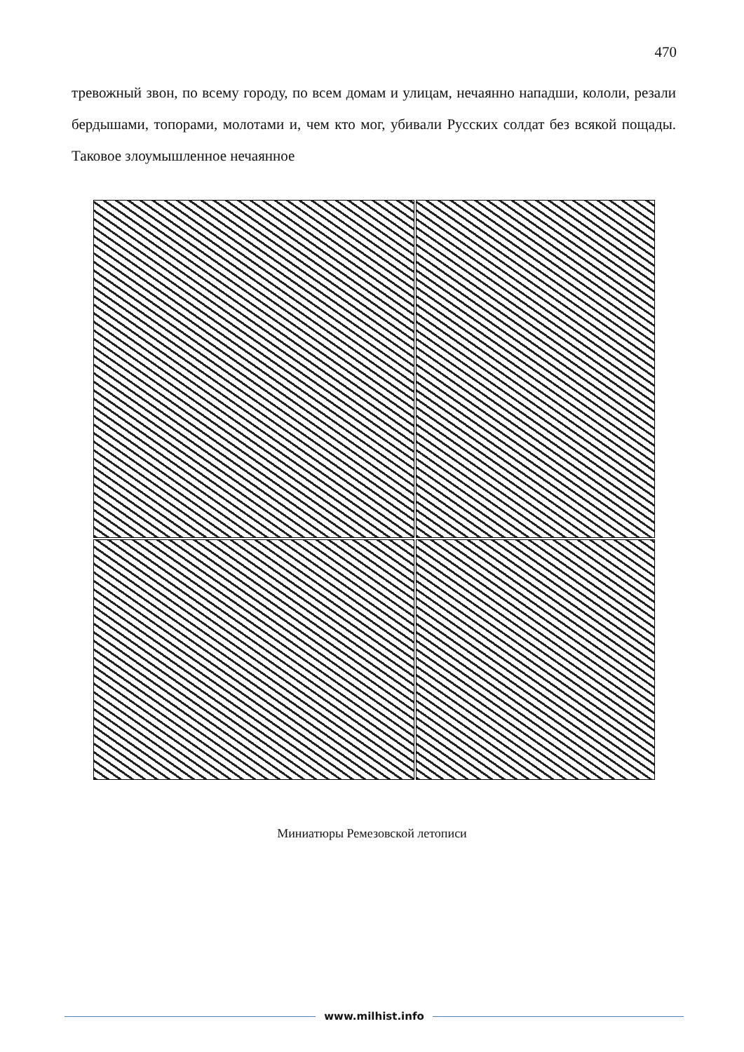470
тревожный звон, по всему городу, по всем домам и улицам, нечаянно нападши, кололи, резали бердышами, топорами, молотами и, чем кто мог, убивали Русских солдат без всякой пощады. Таковое злоумышленное нечаянное
Миниатюры Ремезовской летописи
www.milhist.info